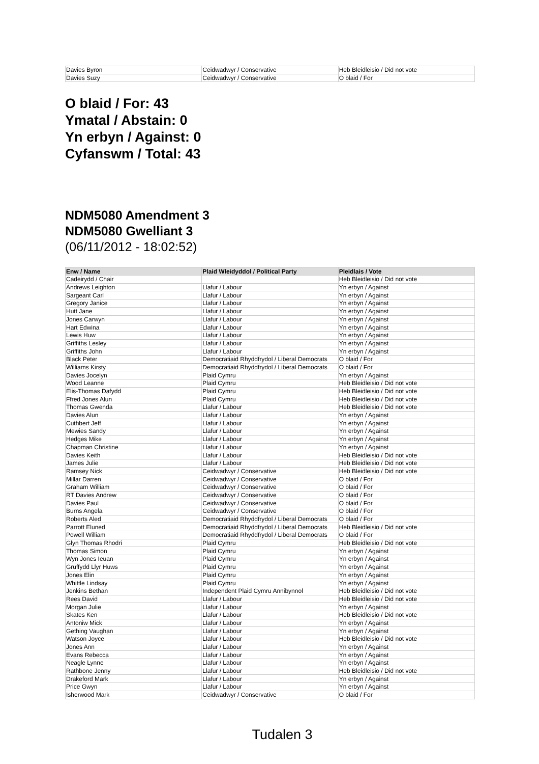| Davies Byron | Ceidwadwyr / Conservative | Heb Bleidleisio / Did not vote |
| Davies Suzy | Ceidwadwyr / Conservative | O blaid / For |
O blaid / For: 43
Ymatal / Abstain: 0
Yn erbyn / Against: 0
Cyfanswm / Total: 43
NDM5080 Amendment 3
NDM5080 Gwelliant 3
(06/11/2012 - 18:02:52)
| Enw / Name | Plaid Wleidyddol / Political Party | Pleidlais / Vote |
| --- | --- | --- |
| Cadeirydd / Chair | | Heb Bleidleisio / Did not vote |
| Andrews Leighton | Llafur / Labour | Yn erbyn / Against |
| Sargeant Carl | Llafur / Labour | Yn erbyn / Against |
| Gregory Janice | Llafur / Labour | Yn erbyn / Against |
| Hutt Jane | Llafur / Labour | Yn erbyn / Against |
| Jones Carwyn | Llafur / Labour | Yn erbyn / Against |
| Hart Edwina | Llafur / Labour | Yn erbyn / Against |
| Lewis Huw | Llafur / Labour | Yn erbyn / Against |
| Griffiths Lesley | Llafur / Labour | Yn erbyn / Against |
| Griffiths John | Llafur / Labour | Yn erbyn / Against |
| Black Peter | Democratiaid Rhyddfrydol / Liberal Democrats | O blaid / For |
| Williams Kirsty | Democratiaid Rhyddfrydol / Liberal Democrats | O blaid / For |
| Davies Jocelyn | Plaid Cymru | Yn erbyn / Against |
| Wood Leanne | Plaid Cymru | Heb Bleidleisio / Did not vote |
| Elis-Thomas Dafydd | Plaid Cymru | Heb Bleidleisio / Did not vote |
| Ffred Jones Alun | Plaid Cymru | Heb Bleidleisio / Did not vote |
| Thomas Gwenda | Llafur / Labour | Heb Bleidleisio / Did not vote |
| Davies Alun | Llafur / Labour | Yn erbyn / Against |
| Cuthbert Jeff | Llafur / Labour | Yn erbyn / Against |
| Mewies Sandy | Llafur / Labour | Yn erbyn / Against |
| Hedges Mike | Llafur / Labour | Yn erbyn / Against |
| Chapman Christine | Llafur / Labour | Yn erbyn / Against |
| Davies Keith | Llafur / Labour | Heb Bleidleisio / Did not vote |
| James Julie | Llafur / Labour | Heb Bleidleisio / Did not vote |
| Ramsey Nick | Ceidwadwyr / Conservative | Heb Bleidleisio / Did not vote |
| Millar Darren | Ceidwadwyr / Conservative | O blaid / For |
| Graham William | Ceidwadwyr / Conservative | O blaid / For |
| RT Davies Andrew | Ceidwadwyr / Conservative | O blaid / For |
| Davies Paul | Ceidwadwyr / Conservative | O blaid / For |
| Burns Angela | Ceidwadwyr / Conservative | O blaid / For |
| Roberts Aled | Democratiaid Rhyddfrydol / Liberal Democrats | O blaid / For |
| Parrott Eluned | Democratiaid Rhyddfrydol / Liberal Democrats | Heb Bleidleisio / Did not vote |
| Powell William | Democratiaid Rhyddfrydol / Liberal Democrats | O blaid / For |
| Glyn Thomas Rhodri | Plaid Cymru | Heb Bleidleisio / Did not vote |
| Thomas Simon | Plaid Cymru | Yn erbyn / Against |
| Wyn Jones Ieuan | Plaid Cymru | Yn erbyn / Against |
| Gruffydd Llyr Huws | Plaid Cymru | Yn erbyn / Against |
| Jones Elin | Plaid Cymru | Yn erbyn / Against |
| Whittle Lindsay | Plaid Cymru | Yn erbyn / Against |
| Jenkins Bethan | Independent Plaid Cymru Annibynnol | Heb Bleidleisio / Did not vote |
| Rees David | Llafur / Labour | Heb Bleidleisio / Did not vote |
| Morgan Julie | Llafur / Labour | Yn erbyn / Against |
| Skates Ken | Llafur / Labour | Heb Bleidleisio / Did not vote |
| Antoniw Mick | Llafur / Labour | Yn erbyn / Against |
| Gething Vaughan | Llafur / Labour | Yn erbyn / Against |
| Watson Joyce | Llafur / Labour | Heb Bleidleisio / Did not vote |
| Jones Ann | Llafur / Labour | Yn erbyn / Against |
| Evans Rebecca | Llafur / Labour | Yn erbyn / Against |
| Neagle Lynne | Llafur / Labour | Yn erbyn / Against |
| Rathbone Jenny | Llafur / Labour | Heb Bleidleisio / Did not vote |
| Drakeford Mark | Llafur / Labour | Yn erbyn / Against |
| Price Gwyn | Llafur / Labour | Yn erbyn / Against |
| Isherwood Mark | Ceidwadwyr / Conservative | O blaid / For |
Tudalen 3